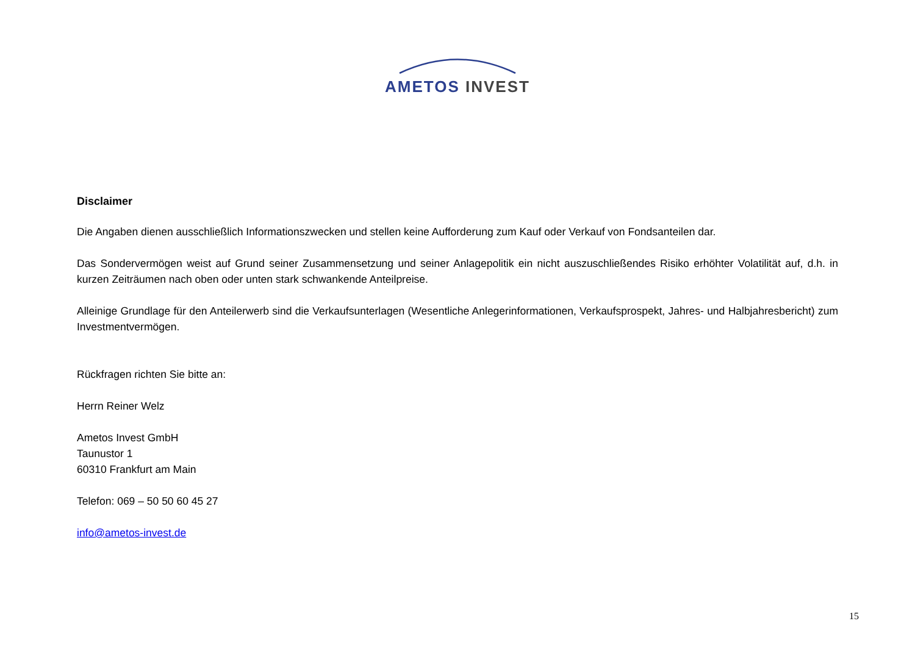AMETOS INVEST
Disclaimer
Die Angaben dienen ausschließlich Informationszwecken und stellen keine Aufforderung zum Kauf oder Verkauf von Fondsanteilen dar.
Das Sondervermögen weist auf Grund seiner Zusammensetzung und seiner Anlagepolitik ein nicht auszuschließendes Risiko erhöhter Volatilität auf, d.h. in kurzen Zeiträumen nach oben oder unten stark schwankende Anteilpreise.
Alleinige Grundlage für den Anteilerwerb sind die Verkaufsunterlagen (Wesentliche Anlegerinformationen, Verkaufsprospekt, Jahres- und Halbjahresbericht) zum Investmentvermögen.
Rückfragen richten Sie bitte an:
Herrn Reiner Welz
Ametos Invest GmbH
Taunustor 1
60310 Frankfurt am Main
Telefon: 069 – 50 50 60 45 27
info@ametos-invest.de
15